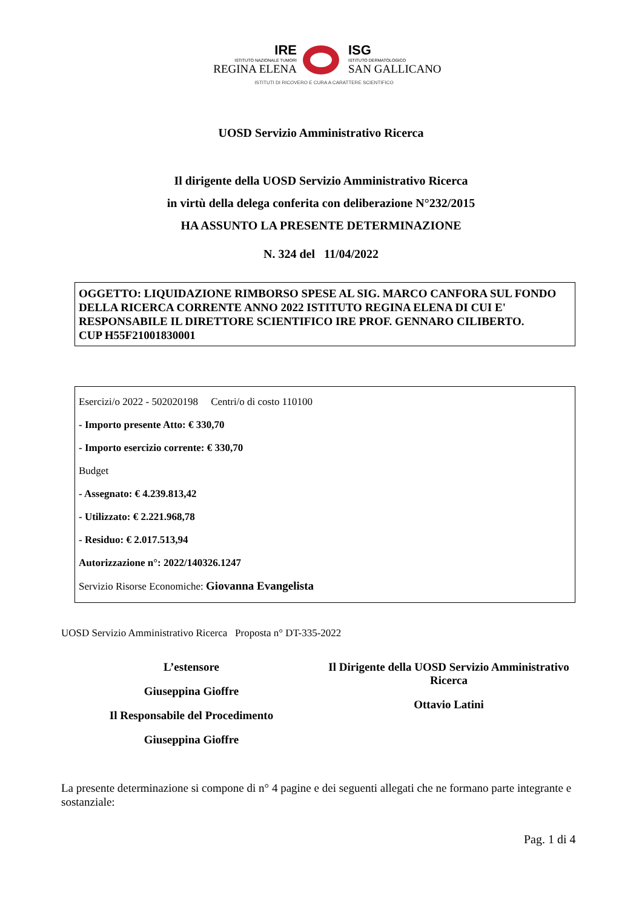IRE
ISTITUTO NAZIONALE TUMORI
REGINA ELENA
ISG
ISTITUTO DERMATOLOGICO
SAN GALLICANO
ISTITUTI DI RICOVERO E CURA A CARATTERE SCIENTIFICO
UOSD Servizio Amministrativo Ricerca
Il dirigente della UOSD Servizio Amministrativo Ricerca
in virtù della delega conferita con deliberazione N°232/2015
HA ASSUNTO LA PRESENTE DETERMINAZIONE
N. 324 del 11/04/2022
OGGETTO: LIQUIDAZIONE RIMBORSO SPESE AL SIG. MARCO CANFORA SUL FONDO DELLA RICERCA CORRENTE ANNO 2022 ISTITUTO REGINA ELENA DI CUI E' RESPONSABILE IL DIRETTORE SCIENTIFICO IRE PROF. GENNARO CILIBERTO.
CUP H55F21001830001
Esercizi/o 2022 - 502020198 Centri/o di costo 110100
- Importo presente Atto: € 330,70
- Importo esercizio corrente: € 330,70
Budget
- Assegnato: € 4.239.813,42
- Utilizzato: € 2.221.968,78
- Residuo: € 2.017.513,94
Autorizzazione n°: 2022/140326.1247
Servizio Risorse Economiche: Giovanna Evangelista
UOSD Servizio Amministrativo Ricerca Proposta n° DT-335-2022
L’estensore
Giuseppina Gioffre
Il Responsabile del Procedimento
Giuseppina Gioffre
Il Dirigente della UOSD Servizio Amministrativo Ricerca
Ottavio Latini
La presente determinazione si compone di n° 4 pagine e dei seguenti allegati che ne formano parte integrante e sostanziale:
Pag. 1 di 4